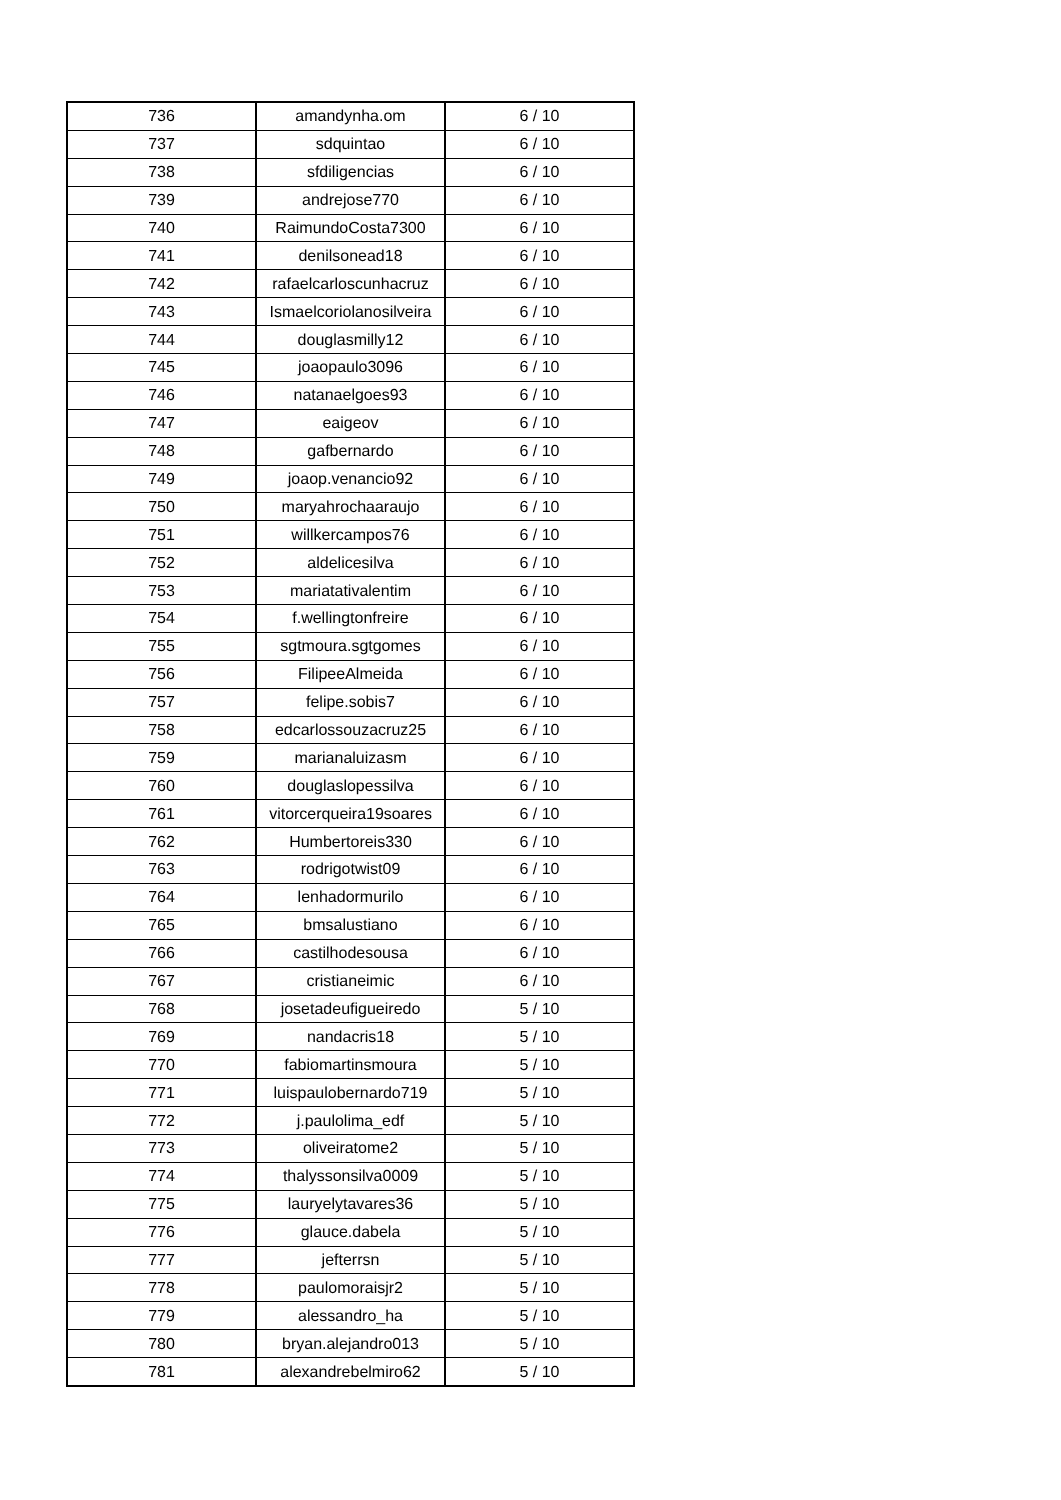| 736 | amandynha.om | 6 / 10 |
| 737 | sdquintao | 6 / 10 |
| 738 | sfdiligencias | 6 / 10 |
| 739 | andrejose770 | 6 / 10 |
| 740 | RaimundoCosta7300 | 6 / 10 |
| 741 | denilsonead18 | 6 / 10 |
| 742 | rafaelcarloscunhacruz | 6 / 10 |
| 743 | Ismaelcoriolanosilveira | 6 / 10 |
| 744 | douglasmilly12 | 6 / 10 |
| 745 | joaopaulo3096 | 6 / 10 |
| 746 | natanaelgoes93 | 6 / 10 |
| 747 | eaigeov | 6 / 10 |
| 748 | gafbernardo | 6 / 10 |
| 749 | joaop.venancio92 | 6 / 10 |
| 750 | maryahrochaaraujo | 6 / 10 |
| 751 | willkercampos76 | 6 / 10 |
| 752 | aldelicesilva | 6 / 10 |
| 753 | mariatativalentim | 6 / 10 |
| 754 | f.wellingtonfreire | 6 / 10 |
| 755 | sgtmoura.sgtgomes | 6 / 10 |
| 756 | FilipeeAlmeida | 6 / 10 |
| 757 | felipe.sobis7 | 6 / 10 |
| 758 | edcarlossouzacruz25 | 6 / 10 |
| 759 | marianaluizasm | 6 / 10 |
| 760 | douglaslopessilva | 6 / 10 |
| 761 | vitorcerqueira19soares | 6 / 10 |
| 762 | Humbertoreis330 | 6 / 10 |
| 763 | rodrigotwist09 | 6 / 10 |
| 764 | lenhadormurilo | 6 / 10 |
| 765 | bmsalustiano | 6 / 10 |
| 766 | castilhodesousa | 6 / 10 |
| 767 | cristianeimic | 6 / 10 |
| 768 | josetadeufigueiredo | 5 / 10 |
| 769 | nandacris18 | 5 / 10 |
| 770 | fabiomartinsmoura | 5 / 10 |
| 771 | luispaulobernardo719 | 5 / 10 |
| 772 | j.paulolima_edf | 5 / 10 |
| 773 | oliveiratome2 | 5 / 10 |
| 774 | thalyssonsilva0009 | 5 / 10 |
| 775 | lauryelytavares36 | 5 / 10 |
| 776 | glauce.dabela | 5 / 10 |
| 777 | jefterrsn | 5 / 10 |
| 778 | paulomoraisjr2 | 5 / 10 |
| 779 | alessandro_ha | 5 / 10 |
| 780 | bryan.alejandro013 | 5 / 10 |
| 781 | alexandrebelmiro62 | 5 / 10 |